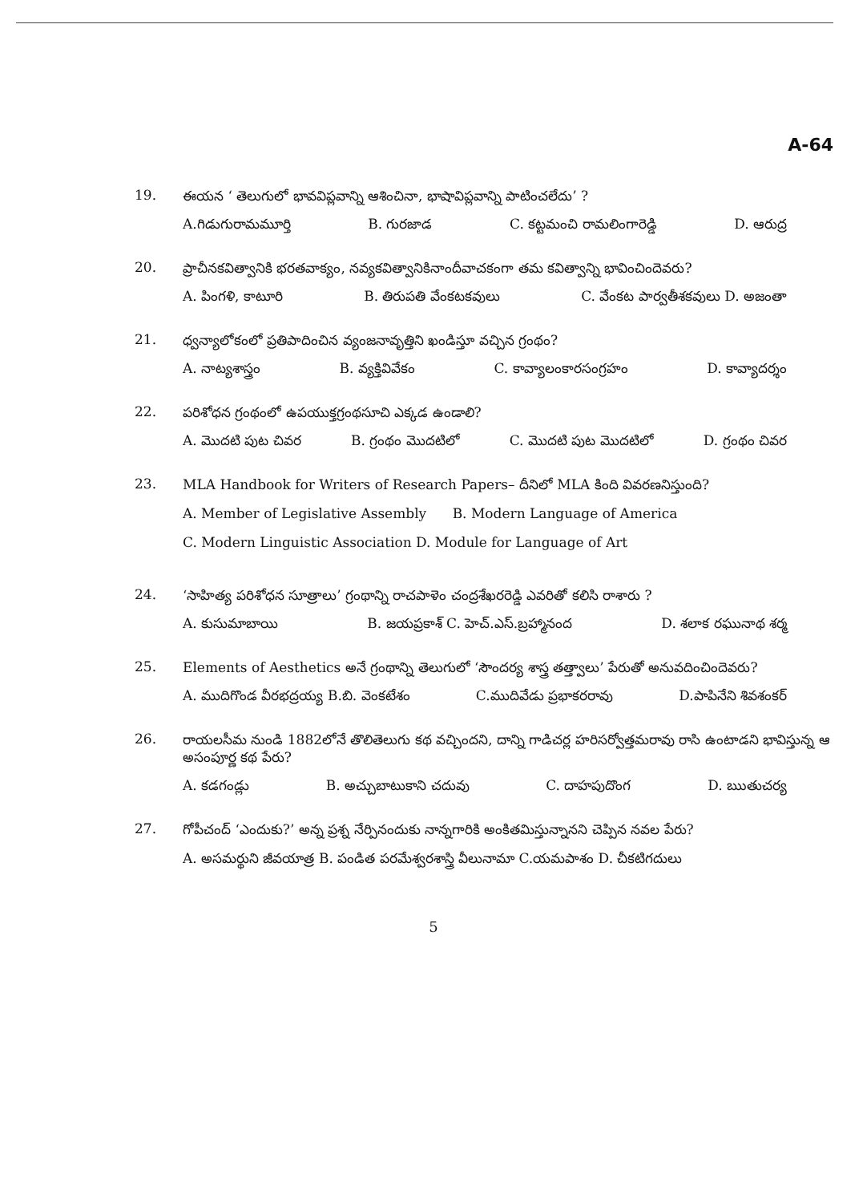A-64
19.
ఈయన ‘ తెలుగులో భావవిప్లవాన్ని ఆశించినా, భాషావిప్లవాన్ని పాటించలేదు’ ?
A.గిడుగురామమూర్తి B. గురజాడ C. కట్టమంచి రామలింగారెడ్డి D. ఆరుద్ర
20.
ప్రాచీనకవిత్వానికి భరతవాక్యం, నవ్యకవిత్వానికినాందీవాచకంగా తమ కవిత్వాన్ని భావించిందెవరు?
A. పింగళి, కాటూరి B. తిరుపతి వేంకటకవులు C. వేంకట పార్వతీశకవులు D. అజంతా
21.
ధ్వన్యాలోకంలో ప్రతిపాదించిన వ్యంజనావృత్తిని ఖండిస్తూ వచ్చిన గ్రంథం?
A. నాట్యశాస్త్రం B. వ్యక్తివివేకం C. కావ్యాలంకారసంగ్రహం D. కావ్యాదర్శం
22.
పరిశోధన గ్రంథంలో ఉపయుక్తగ్రంథసూచి ఎక్కడ ఉండాలి?
A. మొదటి పుట చివర B. గ్రంథం మొదటిలో C. మొదటి పుట మొదటిలో D. గ్రంథం చివర
23.
MLA Handbook for Writers of Research Papers– దీనిలో MLA కింది వివరణనిస్తుంది?
A. Member of Legislative Assembly B. Modern Language of America
C. Modern Linguistic Association D. Module for Language of Art
24.
‘సాహిత్య పరిశోధన సూత్రాలు’ గ్రంథాన్ని రాచపాళెం చంద్రశేఖరరెడ్డి ఎవరితో కలిసి రాశారు ?
A. కుసుమాబాయి B. జయప్రకాశ్ C. హెచ్.ఎస్.బ్రహ్మానంద D. శలాక రఘునాథ శర్మ
25.
Elements of Aesthetics అనే గ్రంథాన్ని తెలుగులో ‘సౌందర్య శాస్త్ర తత్త్వాలు’ పేరుతో అనువదించిందెవరు?
A. ముదిగొండ వీరభద్రయ్య B.బి. వెంకటేశం C.ముదివేడు ప్రభాకరరావు D.పాపినేని శివశంకర్
26.
రాయలసీమ నుండి 1882లోనే తొలితెలుగు కథ వచ్చిందని, దాన్ని గాడిచర్ల హరిసర్వోత్తమరావు రాసి ఉంటాడని భావిస్తున్న ఆ అసంపూర్ణ కథ పేరు?
A. కడగండ్లు B. అచ్చుబాటుకాని చదువు C. దాహపుదొంగ D. ఋతుచర్య
27.
గోపీచంద్ ‘ఎందుకు?’ అన్న ప్రశ్న నేర్పినందుకు నాన్నగారికి అంకితమిస్తున్నానని చెప్పిన నవల పేరు?
A. అసమర్థుని జీవయాత్ర B. పండిత పరమేశ్వరశాస్త్రి వీలునామా C.యమపాశం D. చీకటిగదులు
5